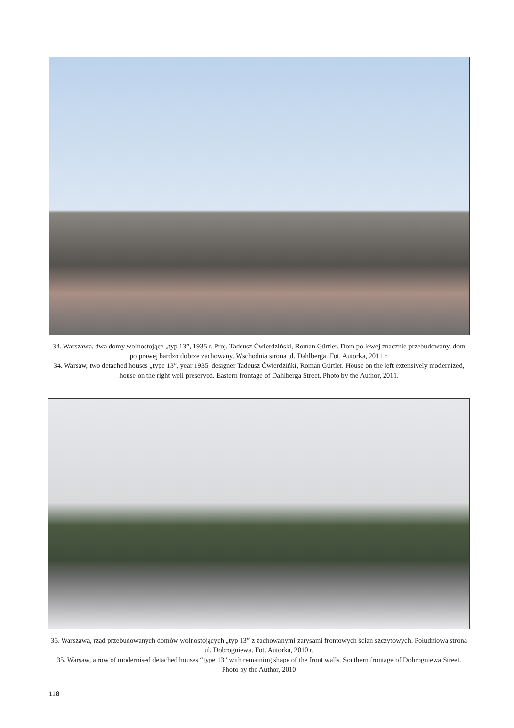34. Warszawa, dwa domy wolnostojące „typ 13”, 1935 r. Proj. Tadeusz Ćwierdziński, Roman Gürtler. Dom po lewej znacznie przebudowany, dom po prawej bardzo dobrze zachowany. Wschodnia strona ul. Dahlberga. Fot. Autorka, 2011 r.
34. Warsaw, two detached houses „type 13”, year 1935, designer Tadeusz Ćwierdzińki, Roman Gürtler. House on the left extensively modernized, house on the right well preserved. Eastern frontage of Dahlberga Street. Photo by the Author, 2011.
35. Warszawa, rząd przebudowanych domów wolnostojących „typ 13” z zachowanymi zarysami frontowych ścian szczytowych. Południowa strona ul. Dobrogniewa. Fot. Autorka, 2010 r.
35. Warsaw, a row of modernised detached houses “type 13” with remaining shape of the front walls. Southern frontage of Dobrogniewa Street. Photo by the Author, 2010
118